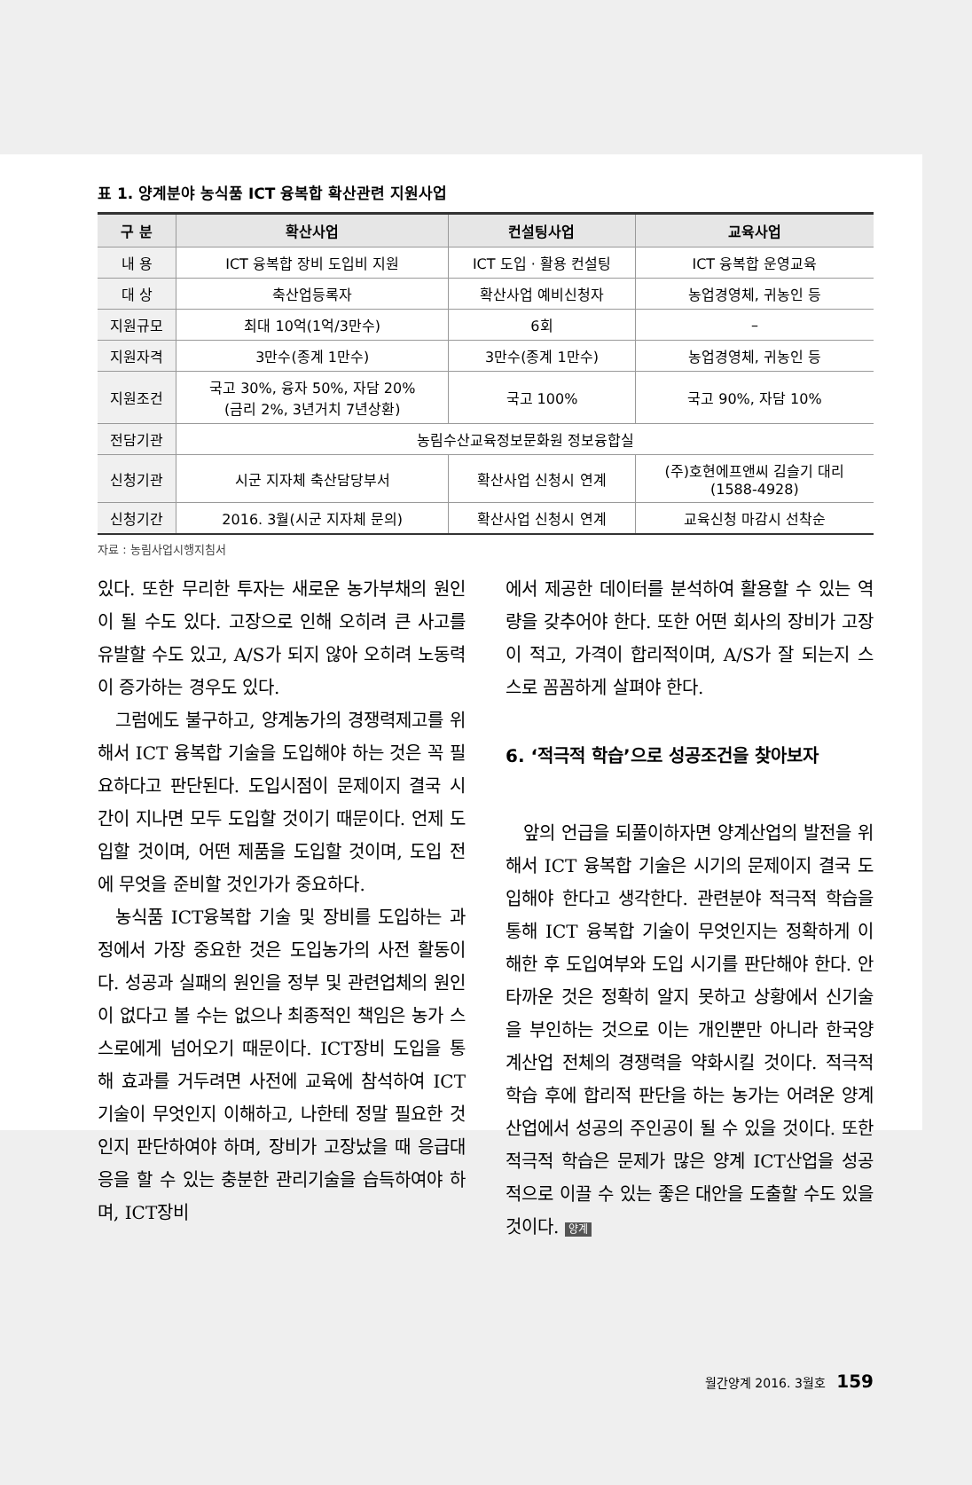표 1. 양계분야 농식품 ICT 융복합 확산관련 지원사업
| 구 분 | 확산사업 | 컨설팅사업 | 교육사업 |
| --- | --- | --- | --- |
| 내 용 | ICT 융복합 장비 도입비 지원 | ICT 도입 · 활용 컨설팅 | ICT 융복합 운영교육 |
| 대 상 | 축산업등록자 | 확산사업 예비신청자 | 농업경영체, 귀농인 등 |
| 지원규모 | 최대 10억(1억/3만수) | 6회 | – |
| 지원자격 | 3만수(종계 1만수) | 3만수(종계 1만수) | 농업경영체, 귀농인 등 |
| 지원조건 | 국고 30%, 융자 50%, 자담 20% (금리 2%, 3년거치 7년상환) | 국고 100% | 국고 90%, 자담 10% |
| 전담기관 | 농림수산교육정보문화원 정보융합실 | | |
| 신청기관 | 시군 지자체 축산담당부서 | 확산사업 신청시 연계 | (주)호현에프앤씨 김슬기 대리 (1588-4928) |
| 신청기간 | 2016. 3월(시군 지자체 문의) | 확산사업 신청시 연계 | 교육신청 마감시 선착순 |
자료 : 농림사업시행지침서
있다. 또한 무리한 투자는 새로운 농가부채의 원인이 될 수도 있다. 고장으로 인해 오히려 큰 사고를 유발할 수도 있고, A/S가 되지 않아 오히려 노동력이 증가하는 경우도 있다.
그럼에도 불구하고, 양계농가의 경쟁력제고를 위해서 ICT 융복합 기술을 도입해야 하는 것은 꼭 필요하다고 판단된다. 도입시점이 문제이지 결국 시간이 지나면 모두 도입할 것이기 때문이다. 언제 도입할 것이며, 어떤 제품을 도입할 것이며, 도입 전에 무엇을 준비할 것인가가 중요하다.
농식품 ICT융복합 기술 및 장비를 도입하는 과정에서 가장 중요한 것은 도입농가의 사전 활동이다. 성공과 실패의 원인을 정부 및 관련업체의 원인이 없다고 볼 수는 없으나 최종적인 책임은 농가 스스로에게 넘어오기 때문이다. ICT장비 도입을 통해 효과를 거두려면 사전에 교육에 참석하여 ICT기술이 무엇인지 이해하고, 나한테 정말 필요한 것인지 판단하여야 하며, 장비가 고장났을 때 응급대응을 할 수 있는 충분한 관리기술을 습득하여야 하며, ICT장비
에서 제공한 데이터를 분석하여 활용할 수 있는 역량을 갖추어야 한다. 또한 어떤 회사의 장비가 고장이 적고, 가격이 합리적이며, A/S가 잘 되는지 스스로 꼼꼼하게 살펴야 한다.
6. ‘적극적 학습’으로 성공조건을 찾아보자
앞의 언급을 되풀이하자면 양계산업의 발전을 위해서 ICT 융복합 기술은 시기의 문제이지 결국 도입해야 한다고 생각한다. 관련분야 적극적 학습을 통해 ICT 융복합 기술이 무엇인지는 정확하게 이해한 후 도입여부와 도입 시기를 판단해야 한다. 안타까운 것은 정확히 알지 못하고 상황에서 신기술을 부인하는 것으로 이는 개인뿐만 아니라 한국양계산업 전체의 경쟁력을 약화시킬 것이다. 적극적 학습 후에 합리적 판단을 하는 농가는 어려운 양계산업에서 성공의 주인공이 될 수 있을 것이다. 또한 적극적 학습은 문제가 많은 양계 ICT산업을 성공적으로 이끌 수 있는 좋은 대안을 도출할 수도 있을 것이다. 양계
월간양계 2016. 3월호 159